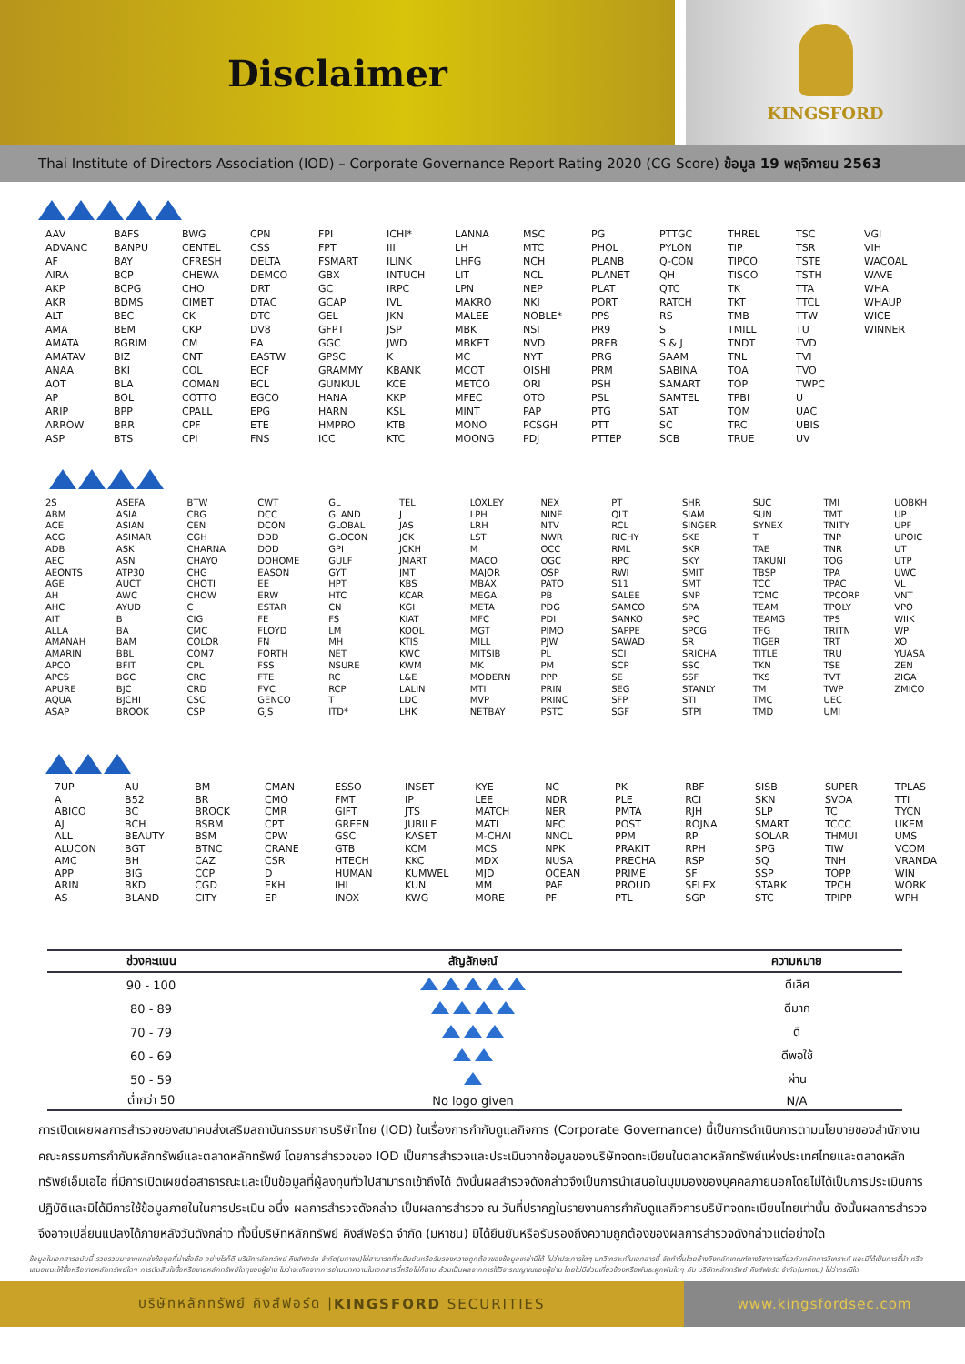Disclaimer
KINGSFORD
Thai Institute of Directors Association (IOD) – Corporate Governance Report Rating 2020 (CG Score) ข้อมูล 19 พฤจิกายน 2563
| AAV | BAFS | BWG | CPN | FPI | ICHI* | LANNA | MSC | PG | PTTGC | THREL | TSC | VGI |
| ADVANC | BANPU | CENTEL | CSS | FPT | III | LH | MTC | PHOL | PYLON | TIP | TSR | VIH |
| AF | BAY | CFRESH | DELTA | FSMART | ILINK | LHFG | NCH | PLANB | Q-CON | TIPCO | TSTE | WACOAL |
| AIRA | BCP | CHEWA | DEMCO | GBX | INTUCH | LIT | NCL | PLANET | QH | TISCO | TSTH | WAVE |
| AKP | BCPG | CHO | DRT | GC | IRPC | LPN | NEP | PLAT | QTC | TK | TTA | WHA |
| AKR | BDMS | CIMBT | DTAC | GCAP | IVL | MAKRO | NKI | PORT | RATCH | TKT | TTCL | WHAUP |
| ALT | BEC | CK | DTC | GEL | JKN | MALEE | NOBLE* | PPS | RS | TMB | TTW | WICE |
| AMA | BEM | CKP | DV8 | GFPT | JSP | MBK | NSI | PR9 | S | TMILL | TU | WINNER |
| AMATA | BGRIM | CM | EA | GGC | JWD | MBKET | NVD | PREB | S & J | TNDT | TVD | |
| AMATAV | BIZ | CNT | EASTW | GPSC | K | MC | NYT | PRG | SAAM | TNL | TVI | |
| ANAA | BKI | COL | ECF | GRAMMY | KBANK | MCOT | OISHI | PRM | SABINA | TOA | TVO | |
| AOT | BLA | COMAN | ECL | GUNKUL | KCE | METCO | ORI | PSH | SAMART | TOP | TWPC | |
| AP | BOL | COTTO | EGCO | HANA | KKP | MFEC | OTO | PSL | SAMTEL | TPBI | U | |
| ARIP | BPP | CPALL | EPG | HARN | KSL | MINT | PAP | PTG | SAT | TQM | UAC | |
| ARROW | BRR | CPF | ETE | HMPRO | KTB | MONO | PCSGH | PTT | SC | TRC | UBIS | |
| ASP | BTS | CPI | FNS | ICC | KTC | MOONG | PDJ | PTTEP | SCB | TRUE | UV | |
| 2S | ASEFA | BTW | CWT | GL | TEL | LOXLEY | NEX | PT | SHR | SUC | TMI | UOBKH |
| ABM | ASIA | CBG | DCC | GLAND | J | LPH | NINE | QLT | SIAM | SUN | TMT | UP |
| ACE | ASIAN | CEN | DCON | GLOBAL | JAS | LRH | NTV | RCL | SINGER | SYNEX | TNITY | UPF |
| ACG | ASIMAR | CGH | DDD | GLOCON | JCK | LST | NWR | RICHY | SKE | T | TNP | UPOIC |
| ADB | ASK | CHARNA | DOD | GPI | JCKH | M | OCC | RML | SKR | TAE | TNR | UT |
| AEC | ASN | CHAYO | DOHOME | GULF | JMART | MACO | OGC | RPC | SKY | TAKUNI | TOG | UTP |
| AEONTS | ATP30 | CHG | EASON | GYT | JMT | MAJOR | OSP | RWI | SMIT | TBSP | TPA | UWC |
| AGE | AUCT | CHOTI | EE | HPT | KBS | MBAX | PATO | S11 | SMT | TCC | TPAC | VL |
| AH | AWC | CHOW | ERW | HTC | KCAR | MEGA | PB | SALEE | SNP | TCMC | TPCORP | VNT |
| AHC | AYUD | C | ESTAR | CN | KGI | META | PDG | SAMCO | SPA | TEAM | TPOLY | VPO |
| AIT | B | CIG | FE | FS | KIAT | MFC | PDI | SANKO | SPC | TEAMG | TPS | WIIK |
| ALLA | BA | CMC | FLOYD | LM | KOOL | MGT | PIMO | SAPPE | SPCG | TFG | TRITN | WP |
| AMANAH | BAM | COLOR | FN | MH | KTIS | MILL | PJW | SAWAD | SR | TIGER | TRT | XO |
| AMARIN | BBL | COM7 | FORTH | NET | KWC | MITSIB | PL | SCI | SRICHA | TITLE | TRU | YUASA |
| APCO | BFIT | CPL | FSS | NSURE | KWM | MK | PM | SCP | SSC | TKN | TSE | ZEN |
| APCS | BGC | CRC | FTE | RC | L&E | MODERN | PPP | SE | SSF | TKS | TVT | ZIGA |
| APURE | BJC | CRD | FVC | RCP | LALIN | MTI | PRIN | SEG | STANLY | TM | TWP | ZMICO |
| AQUA | BJCHI | CSC | GENCO | T | LDC | MVP | PRINC | SFP | STI | TMC | UEC | |
| ASAP | BROOK | CSP | GJS | ITD* | LHK | NETBAY | PSTC | SGF | STPI | TMD | UMI | |
| 7UP | AU | BM | CMAN | ESSO | INSET | KYE | NC | PK | RBF | SISB | SUPER | TPLAS |
| A | B52 | BR | CMO | FMT | IP | LEE | NDR | PLE | RCI | SKN | SVOA | TTI |
| ABICO | BC | BROCK | CMR | GIFT | JTS | MATCH | NER | PMTA | RJH | SLP | TC | TYCN |
| AJ | BCH | BSBM | CPT | GREEN | JUBILE | MATI | NFC | POST | ROJNA | SMART | TCCC | UKEM |
| ALL | BEAUTY | BSM | CPW | GSC | KASET | M-CHAI | NNCL | PPM | RP | SOLAR | THMUI | UMS |
| ALUCON | BGT | BTNC | CRANE | GTB | KCM | MCS | NPK | PRAKIT | RPH | SPG | TIW | VCOM |
| AMC | BH | CAZ | CSR | HTECH | KKC | MDX | NUSA | PRECHA | RSP | SQ | TNH | VRANDA |
| APP | BIG | CCP | D | HUMAN | KUMWEL | MJD | OCEAN | PRIME | SF | SSP | TOPP | WIN |
| ARIN | BKD | CGD | EKH | IHL | KUN | MM | PAF | PROUD | SFLEX | STARK | TPCH | WORK |
| AS | BLAND | CITY | EP | INOX | KWG | MORE | PF | PTL | SGP | STC | TPIPP | WPH |
| ช่วงคะแนน | สัญลักษณ์ | ความหมาย |
| --- | --- | --- |
| 90 - 100 | | ดีเลิศ |
| 80 - 89 | | ดีมาก |
| 70 - 79 | | ดี |
| 60 - 69 | | ดีพอใช้ |
| 50 - 59 | | ผ่าน |
| ต่ำกว่า 50 | No logo given | N/A |
การเปิดเผยผลการสำรวจของสมาคมส่งเสริมสถาบันกรรมการบริษัทไทย (IOD) ในเรื่องการกำกับดูแลกิจการ (Corporate Governance) นี้เป็นการดำเนินการตามนโยบายของสำนักงานคณะกรรมการกำกับหลักทรัพย์และตลาดหลักทรัพย์ โดยการสำรวจของ IOD เป็นการสำรวจและประเมินจากข้อมูลของบริษัทจดทะเบียนในตลาดหลักทรัพย์แห่งประเทศไทยและตลาดหลักทรัพย์เอ็มเอไอ ที่มีการเปิดเผยต่อสาธารณะและเป็นข้อมูลที่ผู้ลงทุนทั่วไปสามารถเข้าถึงได้ ดังนั้นผลสำรวจดังกล่าวจึงเป็นการนำเสนอในมุมมองของบุคคลภายนอกโดยไม่ได้เป็นการประเมินการปฏิบัติและมิได้มีการใช้ข้อมูลภายในในการประเมิน อนึ่ง ผลการสำรวจดังกล่าว เป็นผลการสำรวจ ณ วันที่ปรากฏในรายงานการกำกับดูแลกิจการบริษัทจดทะเบียนไทยเท่านั้น ดังนั้นผลการสำรวจจึงอาจเปลี่ยนแปลงได้ภายหลังวันดังกล่าว ทั้งนี้บริษัทหลักทรัพย์ คิงส์ฟอร์ด จำกัด (มหาชน) มิได้ยืนยันหรือรับรองถึงความถูกต้องของผลการสำรวจดังกล่าวแต่อย่างใด
ข้อมูลในเอกสารฉบับนี้ รวบรวมมาจากแหล่งข้อมูลที่น่าเชื่อถือ อย่างไรก็ดี บริษัทหลักทรัพย์ คิงส์ฟอร์ด จำกัด(มหาชน)ไม่สามารถที่จะยืนยันหรือรับรองความถูกต้องของข้อมูลเหล่านี้ได้ ไม่ว่าประการใดๆ บทวิเคราะห์ในเอกสารนี้ จัดทำขึ้นโดยอ้างอิงหลักเกณฑ์ทางวิชาการเกี่ยวกับหลักการวิเคราะห์ และมิได้เป็นการชี้นำ หรือเสนอแนะให้ซื้อหรือขายหลักทรัพย์ใดๆ การตัดสินใจซื้อหรือขายหลักทรัพย์ใดๆของผู้อ่าน ไม่ว่าจะเกิดจากการอ่านบทความในเอกสารนี้หรือไม่ก็ตาม ล้วนเป็นผลจากการใช้วิจารณญาณของผู้อ่าน โดยไม่มีส่วนเกี่ยวข้องหรือพันธะผูกพันใดๆ กับ บริษัทหลักทรัพย์ คิงส์ฟอร์ด จำกัด(มหาชน) ไม่ว่ากรณีใด
บริษัทหลักทรัพย์ คิงส์ฟอร์ด | KINGSFORD SECURITIES
www.kingsfordsec.com